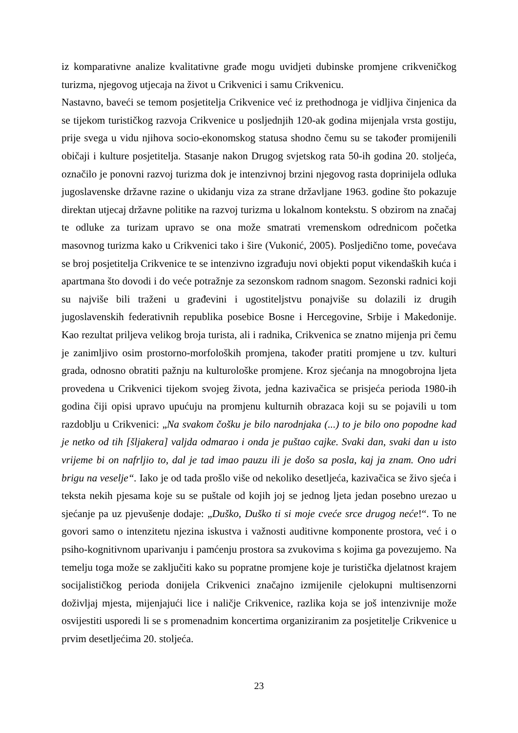iz komparativne analize kvalitativne građe mogu uvidjeti dubinske promjene crikveničkog turizma, njegovog utjecaja na život u Crikvenici i samu Crikvenicu.
Nastavno, baveći se temom posjetitelja Crikvenice već iz prethodnoga je vidljiva činjenica da se tijekom turističkog razvoja Crikvenice u posljednjih 120-ak godina mijenjala vrsta gostiju, prije svega u vidu njihova socio-ekonomskog statusa shodno čemu su se također promijenili običaji i kulture posjetitelja. Stasanje nakon Drugog svjetskog rata 50-ih godina 20. stoljeća, označilo je ponovni razvoj turizma dok je intenzivnoj brzini njegovog rasta doprinijela odluka jugoslavenske državne razine o ukidanju viza za strane državljane 1963. godine što pokazuje direktan utjecaj državne politike na razvoj turizma u lokalnom kontekstu. S obzirom na značaj te odluke za turizam upravo se ona može smatrati vremenskom odrednicom početka masovnog turizma kako u Crikvenici tako i šire (Vukonić, 2005). Posljedično tome, povećava se broj posjetitelja Crikvenice te se intenzivno izgrađuju novi objekti poput vikendaških kuća i apartmana što dovodi i do veće potražnje za sezonskom radnom snagom. Sezonski radnici koji su najviše bili traženi u građevini i ugostiteljstvu ponajviše su dolazili iz drugih jugoslavenskih federativnih republika posebice Bosne i Hercegovine, Srbije i Makedonije. Kao rezultat priljeva velikog broja turista, ali i radnika, Crikvenica se znatno mijenja pri čemu je zanimljivo osim prostorno-morfoloških promjena, također pratiti promjene u tzv. kulturi grada, odnosno obratiti pažnju na kulturološke promjene. Kroz sjećanja na mnogobrojna ljeta provedena u Crikvenici tijekom svojeg života, jedna kazivačica se prisjeća perioda 1980-ih godina čiji opisi upravo upućuju na promjenu kulturnih obrazaca koji su se pojavili u tom razdoblju u Crikvenici: „Na svakom čošku je bilo narodnjaka (...) to je bilo ono popodne kad je netko od tih [šljakera] valjda odmarao i onda je puštao cajke. Svaki dan, svaki dan u isto vrijeme bi on nafrljio to, dal je tad imao pauzu ili je došo sa posla, kaj ja znam. Ono udri brigu na veselje“. Iako je od tada prošlo više od nekoliko desetljeća, kazivačica se živo sjeća i teksta nekih pjesama koje su se puštale od kojih joj se jednog ljeta jedan posebno urezao u sjećanje pa uz pjevušenje dodaje: „Duško, Duško ti si moje cveće srce drugog neće!“. To ne govori samo o intenzitetu njezina iskustva i važnosti auditivne komponente prostora, već i o psiho-kognitivnom uparivanju i pamćenju prostora sa zvukovima s kojima ga povezujemo. Na temelju toga može se zaključiti kako su popratne promjene koje je turistička djelatnost krajem socijalističkog perioda donijela Crikvenici značajno izmijenile cjelokupni multisenzorni doživljaj mjesta, mijenjajući lice i naličje Crikvenice, razlika koja se još intenzivnije može osvijestiti usporedi li se s promenadnim koncertima organiziranim za posjetitelje Crikvenice u prvim desetljećima 20. stoljeća.
23